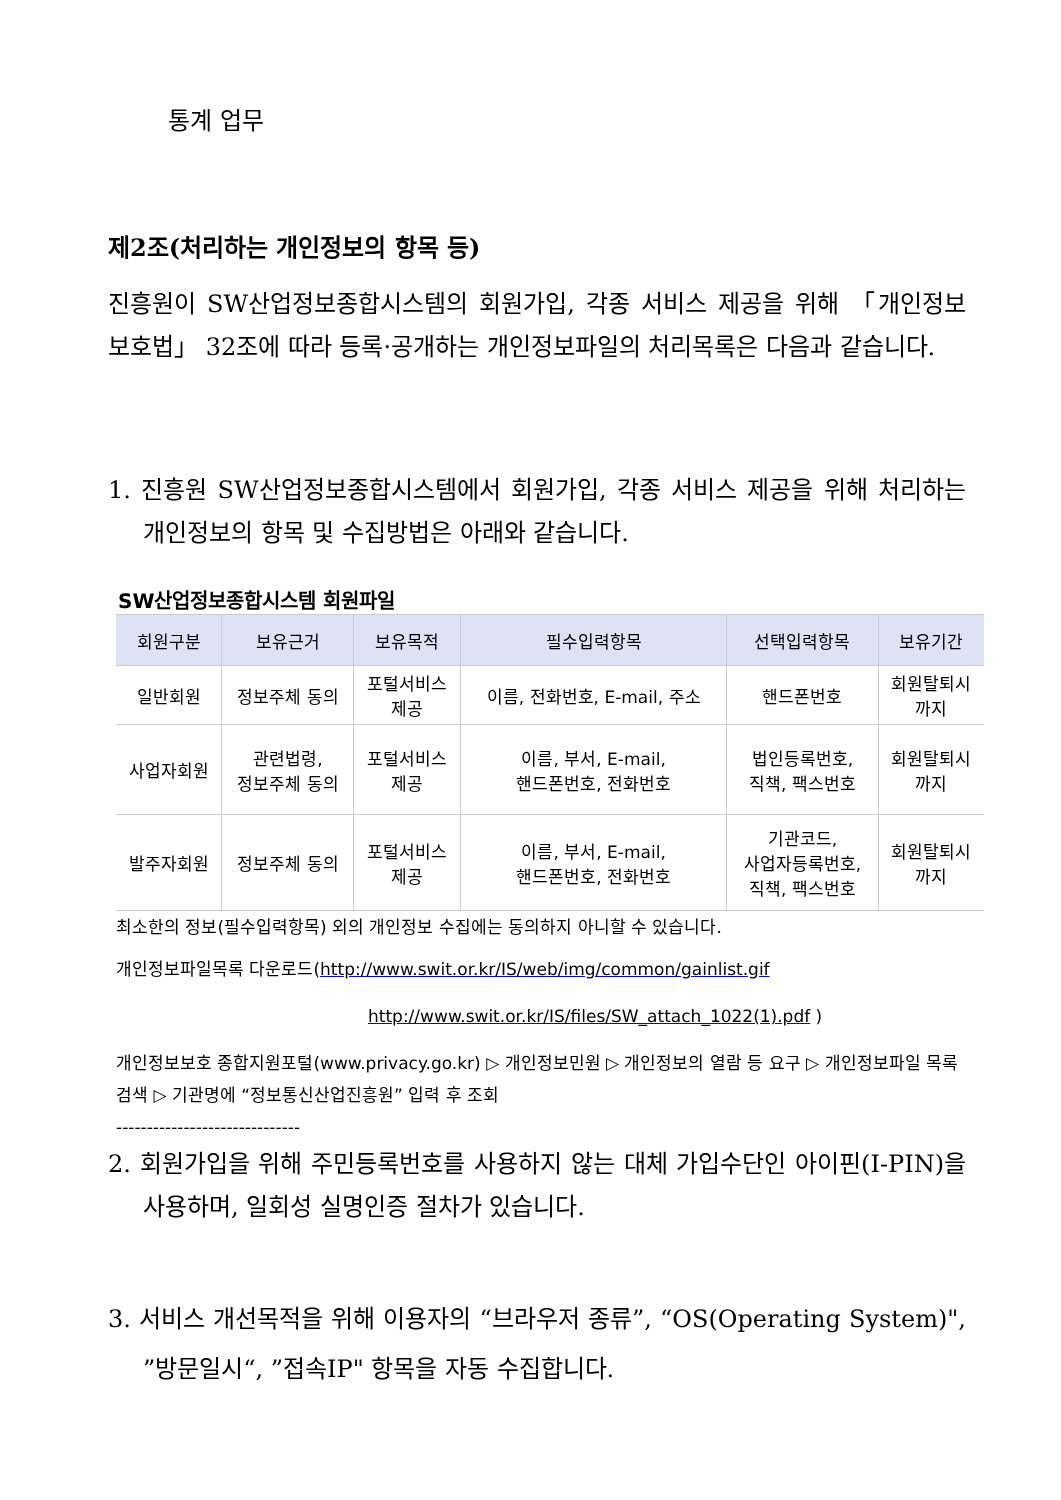통계 업무
제2조(처리하는 개인정보의 항목 등)
진흥원이 SW산업정보종합시스템의 회원가입, 각종 서비스 제공을 위해 「개인정보 보호법」 32조에 따라 등록·공개하는 개인정보파일의 처리목록은 다음과 같습니다.
1. 진흥원 SW산업정보종합시스템에서 회원가입, 각종 서비스 제공을 위해 처리하는 개인정보의 항목 및 수집방법은 아래와 같습니다.
SW산업정보종합시스템 회원파일
| 회원구분 | 보유근거 | 보유목적 | 필수입력항목 | 선택입력항목 | 보유기간 |
| --- | --- | --- | --- | --- | --- |
| 일반회원 | 정보주체 동의 | 포털서비스 제공 | 이름, 전화번호, E-mail, 주소 | 핸드폰번호 | 회원탈퇴시 까지 |
| 사업자회원 | 관련법령, 정보주체 동의 | 포털서비스 제공 | 이름, 부서, E-mail, 핸드폰번호, 전화번호 | 법인등록번호, 직책, 팩스번호 | 회원탈퇴시 까지 |
| 발주자회원 | 정보주체 동의 | 포털서비스 제공 | 이름, 부서, E-mail, 핸드폰번호, 전화번호 | 기관코드, 사업자등록번호, 직책, 팩스번호 | 회원탈퇴시 까지 |
최소한의 정보(필수입력항목) 외의 개인정보 수집에는 동의하지 아니할 수 있습니다.
개인정보파일목록 다운로드(http://www.swit.or.kr/IS/web/img/common/gainlist.gif
http://www.swit.or.kr/IS/files/SW_attach_1022(1).pdf )
개인정보보호 종합지원포털(www.privacy.go.kr) ▷ 개인정보민원 ▷ 개인정보의 열람 등 요구 ▷ 개인정보파일 목록 검색 ▷ 기관명에 “정보통신산업진흥원” 입력 후 조회
------------------------------
2. 회원가입을 위해 주민등록번호를 사용하지 않는 대체 가입수단인 아이핀(I-PIN)을 사용하며, 일회성 실명인증 절차가 있습니다.
3. 서비스 개선목적을 위해 이용자의 “브라우저 종류”, “OS(Operating System)", ”방문일시“, ”접속IP" 항목을 자동 수집합니다.